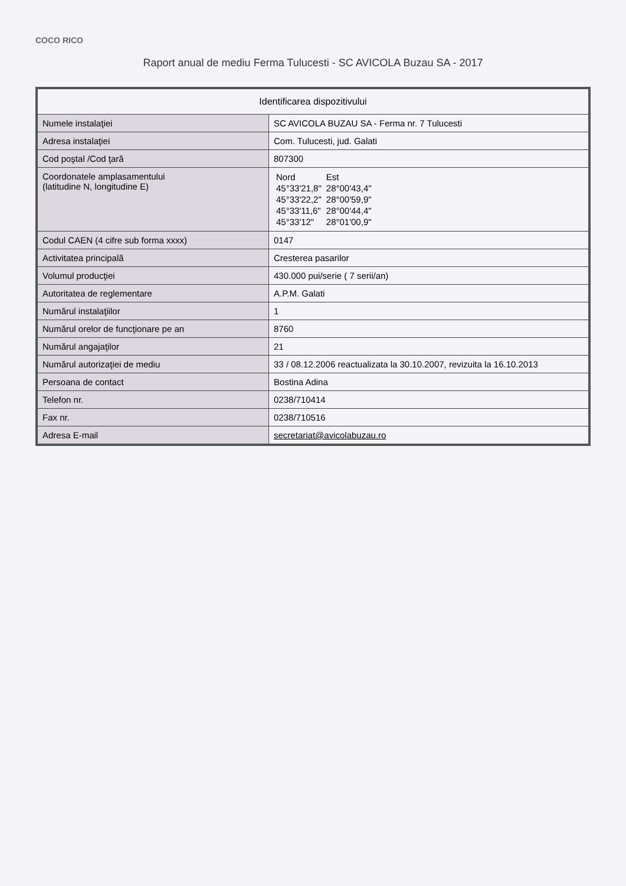COCO RICO
Raport anual de mediu Ferma Tulucesti - SC AVICOLA Buzau SA - 2017
| Identificarea dispozitivului | |
| --- | --- |
| Numele instalaţiei | SC AVICOLA BUZAU SA - Ferma nr. 7 Tulucesti |
| Adresa instalaţiei | Com. Tulucesti, jud. Galati |
| Cod poştal /Cod ţară | 807300 |
| Coordonatele amplasamentului (latitudine N, longitudine E) | / Nord / Est / / 45°33'21,8" / 28°00'43,4" / / 45°33'22,2" / 28°00'59,9" / / 45°33'11,6" / 28°00'44,4" / / 45°33'12" / 28°01'00,9" / |
| Codul CAEN (4 cifre sub forma xxxx) | 0147 |
| Activitatea principală | Cresterea pasarilor |
| Volumul producţiei | 430.000 pui/serie ( 7 serii/an) |
| Autoritatea de reglementare | A.P.M. Galati |
| Numărul instalaţiilor | 1 |
| Numărul orelor de funcţionare pe an | 8760 |
| Numărul angajaţilor | 21 |
| Numărul autorizaţiei de mediu | 33 / 08.12.2006 reactualizata la 30.10.2007, revizuita la 16.10.2013 |
| Persoana de contact | Bostina Adina |
| Telefon nr. | 0238/710414 |
| Fax nr. | 0238/710516 |
| Adresa E-mail | secretariat@avicolabuzau.ro |